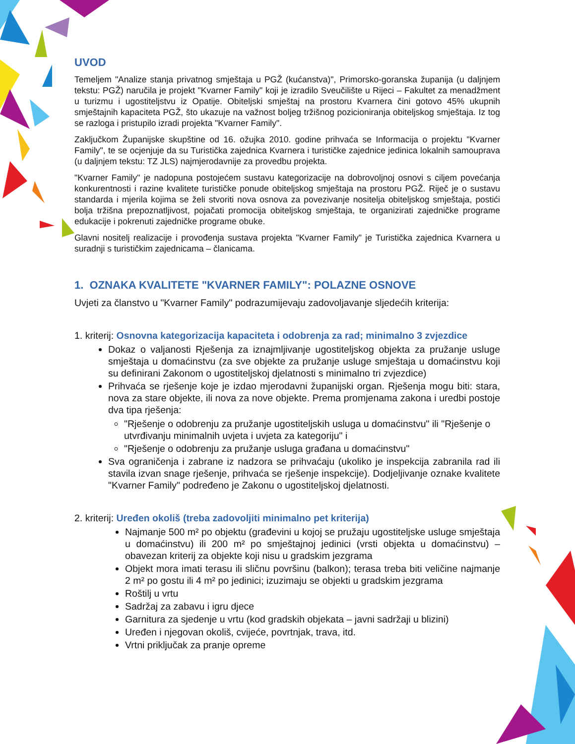UVOD
Temeljem "Analize stanja privatnog smještaja u PGŽ (kućanstva)", Primorsko-goranska županija (u daljnjem tekstu: PGŽ) naručila je projekt "Kvarner Family" koji je izradilo Sveučilište u Rijeci – Fakultet za menadžment u turizmu i ugostiteljstvu iz Opatije. Obiteljski smještaj na prostoru Kvarnera čini gotovo 45% ukupnih smještajnih kapaciteta PGŽ, što ukazuje na važnost boljeg tržišnog pozicioniranja obiteljskog smještaja. Iz tog se razloga i pristupilo izradi projekta "Kvarner Family".
Zaključkom Županijske skupštine od 16. ožujka 2010. godine prihvaća se Informacija o projektu "Kvarner Family", te se ocjenjuje da su Turistička zajednica Kvarnera i turističke zajednice jedinica lokalnih samouprava (u daljnjem tekstu: TZ JLS) najmjerodavnije za provedbu projekta.
"Kvarner Family" je nadopuna postojećem sustavu kategorizacije na dobrovoljnoj osnovi s ciljem povećanja konkurentnosti i razine kvalitete turističke ponude obiteljskog smještaja na prostoru PGŽ. Riječ je o sustavu standarda i mjerila kojima se želi stvoriti nova osnova za povezivanje nositelja obiteljskog smještaja, postići bolja tržišna prepoznatljivost, pojačati promocija obiteljskog smještaja, te organizirati zajedničke programe edukacije i pokrenuti zajedničke programe obuke.
Glavni nositelj realizacije i provođenja sustava projekta "Kvarner Family" je Turistička zajednica Kvarnera u suradnji s turističkim zajednicama – članicama.
1. OZNAKA KVALITETE "KVARNER FAMILY": POLAZNE OSNOVE
Uvjeti za članstvo u "Kvarner Family" podrazumijevaju zadovoljavanje sljedećih kriterija:
1. kriterij: Osnovna kategorizacija kapaciteta i odobrenja za rad; minimalno 3 zvjezdice
Dokaz o valjanosti Rješenja za iznajmljivanje ugostiteljskog objekta za pružanje usluge smještaja u domaćinstvu (za sve objekte za pružanje usluge smještaja u domaćinstvu koji su definirani Zakonom o ugostiteljskoj djelatnosti s minimalno tri zvjezdice)
Prihvaća se rješenje koje je izdao mjerodavni županijski organ. Rješenja mogu biti: stara, nova za stare objekte, ili nova za nove objekte. Prema promjenama zakona i uredbi postoje dva tipa rješenja:
"Rješenje o odobrenju za pružanje ugostiteljskih usluga u domaćinstvu" ili "Rješenje o utvrđivanju minimalnih uvjeta i uvjeta za kategoriju" i
"Rješenje o odobrenju za pružanje usluga građana u domaćinstvu"
Sva ograničenja i zabrane iz nadzora se prihvaćaju (ukoliko je inspekcija zabranila rad ili stavila izvan snage rješenje, prihvaća se rješenje inspekcije). Dodjeljivanje oznake kvalitete "Kvarner Family" podređeno je Zakonu o ugostiteljskoj djelatnosti.
2. kriterij: Uređen okoliš (treba zadovoljiti minimalno pet kriterija)
Najmanje 500 m² po objektu (građevini u kojoj se pružaju ugostiteljske usluge smještaja u domaćinstvu) ili 200 m² po smještajnoj jedinici (vrsti objekta u domaćinstvu) – obavezan kriterij za objekte koji nisu u gradskim jezgrama
Objekt mora imati terasu ili sličnu površinu (balkon); terasa treba biti veličine najmanje 2 m² po gostu ili 4 m² po jedinici; izuzimaju se objekti u gradskim jezgrama
Roštilj u vrtu
Sadržaj za zabavu i igru djece
Garnitura za sjedenje u vrtu (kod gradskih objekata – javni sadržaji u blizini)
Uređen i njegovan okoliš, cvijeće, povrtnjak, trava, itd.
Vrtni priključak za pranje opreme